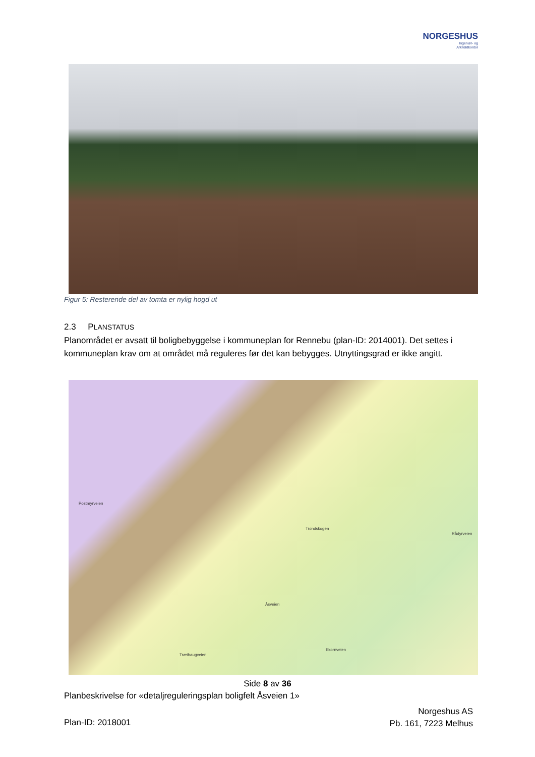NORGESHUS
Ingeniør- og
Arkitektkontor
Figur 5: Resterende del av tomta er nylig hogd ut
2.3 PLANSTATUS
Planområdet er avsatt til boligbebyggelse i kommuneplan for Rennebu (plan-ID: 2014001). Det settes i kommuneplan krav om at området må reguleres før det kan bebygges. Utnyttingsgrad er ikke angitt.
Postmyrveien
Trondskogen
Åsveien
Træthaugveien
Rådyrveien
Ekornveien
Side 8 av 36
Planbeskrivelse for «detaljreguleringsplan boligfelt Åsveien 1»
Norgeshus AS
Pb. 161, 7223 Melhus
Plan-ID: 2018001